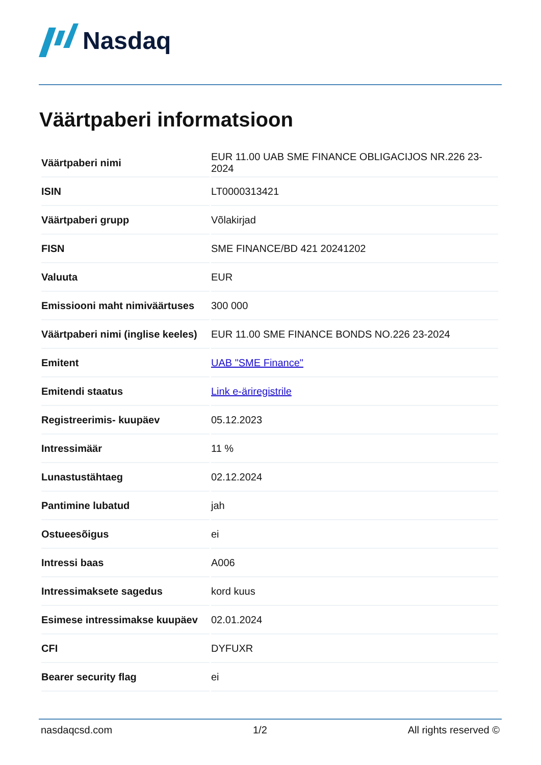Nasdaq
Väärtpaberi informatsioon
| Väärtpaberi nimi | EUR 11.00 UAB SME FINANCE OBLIGACIJOS NR.226 23-2024 |
| ISIN | LT0000313421 |
| Väärtpaberi grupp | Võlakirjad |
| FISN | SME FINANCE/BD 421 20241202 |
| Valuuta | EUR |
| Emissiooni maht nimiväärtuses | 300 000 |
| Väärtpaberi nimi (inglise keeles) | EUR 11.00 SME FINANCE BONDS NO.226 23-2024 |
| Emitent | UAB "SME Finance" |
| Emitendi staatus | Link e-äriregistrile |
| Registreerimis- kuupäev | 05.12.2023 |
| Intressimäär | 11 % |
| Lunastustähtaeg | 02.12.2024 |
| Pantimine lubatud | jah |
| Ostueesõigus | ei |
| Intressi baas | A006 |
| Intressimaksete sagedus | kord kuus |
| Esimese intressimakse kuupäev | 02.01.2024 |
| CFI | DYFUXR |
| Bearer security flag | ei |
nasdaqcsd.com 1/2 All rights reserved ©